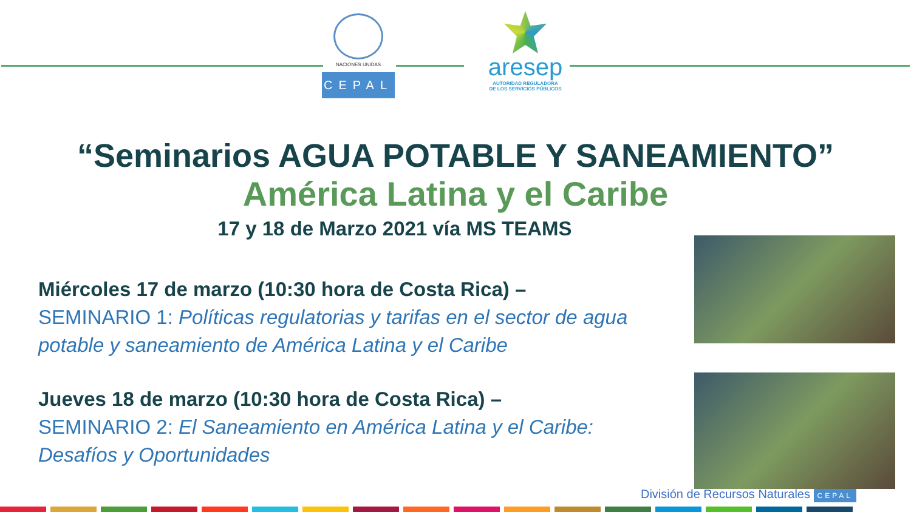NACIONES UNIDAS
CEPAL
aresep
AUTORIDAD REGULADORA
DE LOS SERVICIOS PÚBLICOS
“Seminarios AGUA POTABLE Y SANEAMIENTO”
América Latina y el Caribe
17 y 18 de Marzo 2021 vía MS TEAMS
Miércoles 17 de marzo (10:30 hora de Costa Rica) –
SEMINARIO 1: Políticas regulatorias y tarifas en el sector de agua potable y saneamiento de América Latina y el Caribe
Jueves 18 de marzo (10:30 hora de Costa Rica) –
SEMINARIO 2: El Saneamiento en América Latina y el Caribe: Desafíos y Oportunidades
División de Recursos Naturales CEPAL